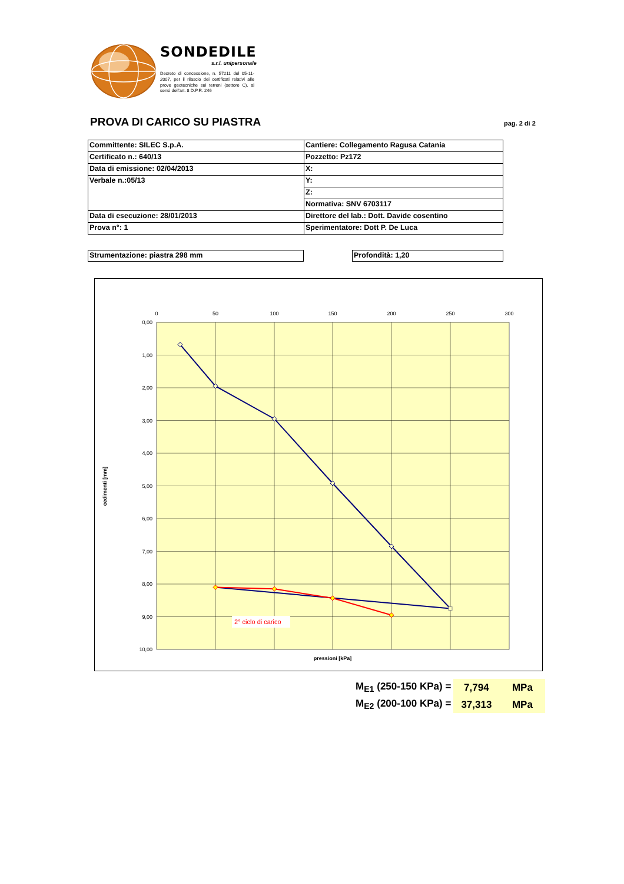SONDEDILE
s.r.l. unipersonale
Decreto di concessione, n. 57211 del 05-11-2007, per il rilascio dei certificati relativi alle prove geotecniche sui terreni (settore C), ai sensi dell'art. 8 D.P.R. 246
PROVA DI CARICO SU PIASTRA pag. 2 di 2
| Committente: SILEC S.p.A. | Cantiere: Collegamento Ragusa Catania |
| Certificato n.: 640/13 | Pozzetto: Pz172 |
| Data di emissione: 02/04/2013 | X: |
| Verbale n.:05/13 | Y: |
| | Z: |
| | Normativa: SNV 6703117 |
| Data di esecuzione: 28/01/2013 | Direttore del lab.: Dott. Davide cosentino |
| Prova n°: 1 | Sperimentatore: Dott P. De Luca |
Strumentazione: piastra 298 mm Profondità: 1,20
0
50
100
150
200
250
300
0,00
1,00
2,00
3,00
4,00
5,00
6,00
7,00
8,00
9,00
10,00
cedimenti [mm]
pressioni [kPa]
2° ciclo di carico
| M<sub>E1</sub> (250-150 KPa) = | 7,794 | MPa |
| M<sub>E2</sub> (200-100 KPa) = | 37,313 | MPa |